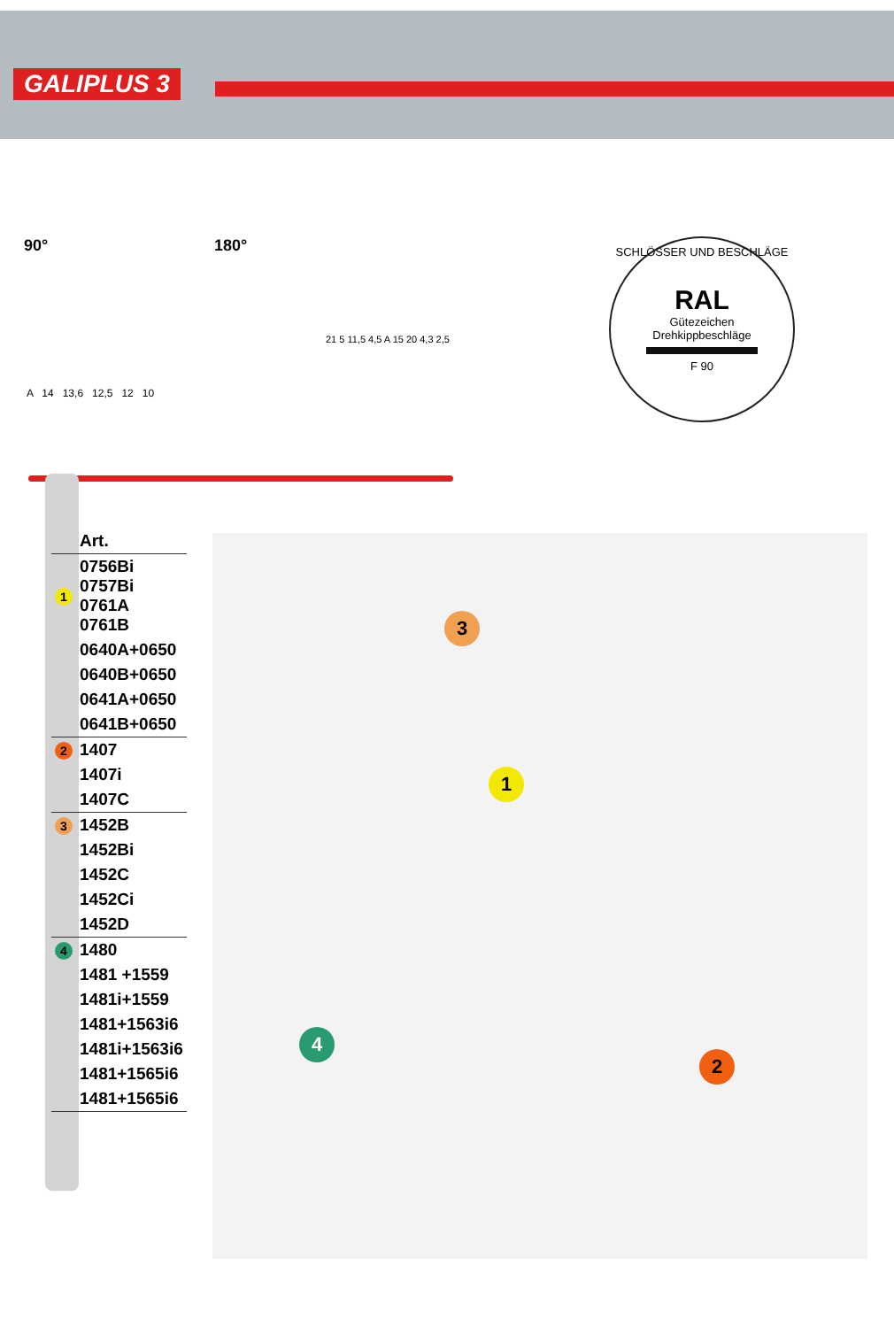GALIPLUS 3
90° 180°
A 14 13,6 12,5 12 10
21 5 11,5 4,5 A 15 20 4,3 2,5
SCHLÖSSER UND BESCHLÄGE
RAL
Gütezeichen
Drehkippbeschläge
F 90
| | Art. |
| --- | --- |
| 1 | 0756Bi 0757Bi 0761A 0761B |
| | 0640A+0650 |
| | 0640B+0650 |
| | 0641A+0650 |
| | 0641B+0650 |
| 2 | 1407 |
| | 1407i |
| | 1407C |
| 3 | 1452B |
| | 1452Bi |
| | 1452C |
| | 1452Ci |
| | 1452D |
| 4 | 1480 |
| | 1481 +1559 |
| | 1481i+1559 |
| | 1481+1563i6 |
| | 1481i+1563i6 |
| | 1481+1565i6 |
| | 1481+1565i6 |
3
1
4
2